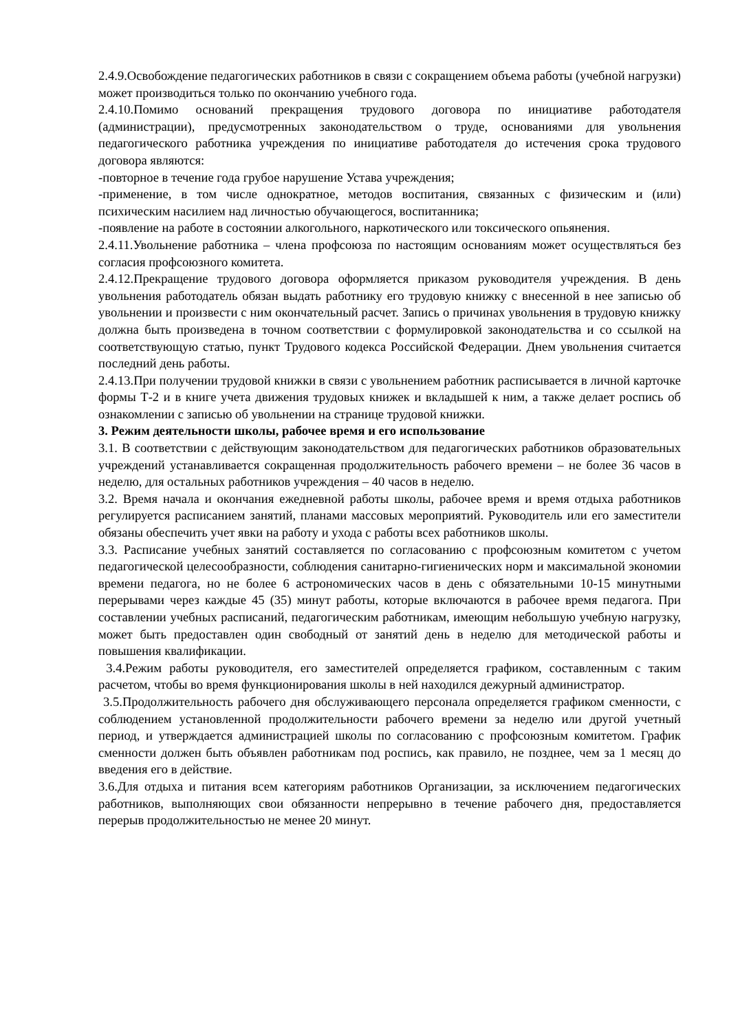2.4.9.Освобождение педагогических работников в связи с сокращением объема работы (учебной нагрузки) может производиться только по окончанию учебного года.
2.4.10.Помимо оснований прекращения трудового договора по инициативе работодателя (администрации), предусмотренных законодательством о труде, основаниями для увольнения педагогического работника учреждения по инициативе работодателя до истечения срока трудового договора являются:
-повторное в течение года грубое нарушение Устава учреждения;
-применение, в том числе однократное, методов воспитания, связанных с физическим и (или) психическим насилием над личностью обучающегося, воспитанника;
-появление на работе в состоянии алкогольного, наркотического или токсического опьянения.
2.4.11.Увольнение работника – члена профсоюза по настоящим основаниям может осуществляться без согласия профсоюзного комитета.
2.4.12.Прекращение трудового договора оформляется приказом руководителя учреждения. В день увольнения работодатель обязан выдать работнику его трудовую книжку с внесенной в нее записью об увольнении и произвести с ним окончательный расчет. Запись о причинах увольнения в трудовую книжку должна быть произведена в точном соответствии с формулировкой законодательства и со ссылкой на соответствующую статью, пункт Трудового кодекса Российской Федерации. Днем увольнения считается последний день работы.
2.4.13.При получении трудовой книжки в связи с увольнением работник расписывается в личной карточке формы Т-2 и в книге учета движения трудовых книжек и вкладышей к ним, а также делает роспись об ознакомлении с записью об увольнении на странице трудовой книжки.
3. Режим деятельности школы, рабочее время и его использование
3.1. В соответствии с действующим законодательством для педагогических работников образовательных учреждений устанавливается сокращенная продолжительность рабочего времени – не более 36 часов в неделю, для остальных работников учреждения – 40 часов в неделю.
3.2. Время начала и окончания ежедневной работы школы, рабочее время и время отдыха работников регулируется расписанием занятий, планами массовых мероприятий. Руководитель или его заместители обязаны обеспечить учет явки на работу и ухода с работы всех работников школы.
3.3. Расписание учебных занятий составляется по согласованию с профсоюзным комитетом с учетом педагогической целесообразности, соблюдения санитарно-гигиенических норм и максимальной экономии времени педагога, но не более 6 астрономических часов в день с обязательными 10-15 минутными перерывами через каждые 45 (35) минут работы, которые включаются в рабочее время педагога. При составлении учебных расписаний, педагогическим работникам, имеющим небольшую учебную нагрузку, может быть предоставлен один свободный от занятий день в неделю для методической работы и повышения квалификации.
3.4.Режим работы руководителя, его заместителей определяется графиком, составленным с таким расчетом, чтобы во время функционирования школы в ней находился дежурный администратор.
3.5.Продолжительность рабочего дня обслуживающего персонала определяется графиком сменности, с соблюдением установленной продолжительности рабочего времени за неделю или другой учетный период, и утверждается администрацией школы по согласованию с профсоюзным комитетом. График сменности должен быть объявлен работникам под роспись, как правило, не позднее, чем за 1 месяц до введения его в действие.
3.6.Для отдыха и питания всем категориям работников Организации, за исключением педагогических работников, выполняющих свои обязанности непрерывно в течение рабочего дня, предоставляется перерыв продолжительностью не менее 20 минут.